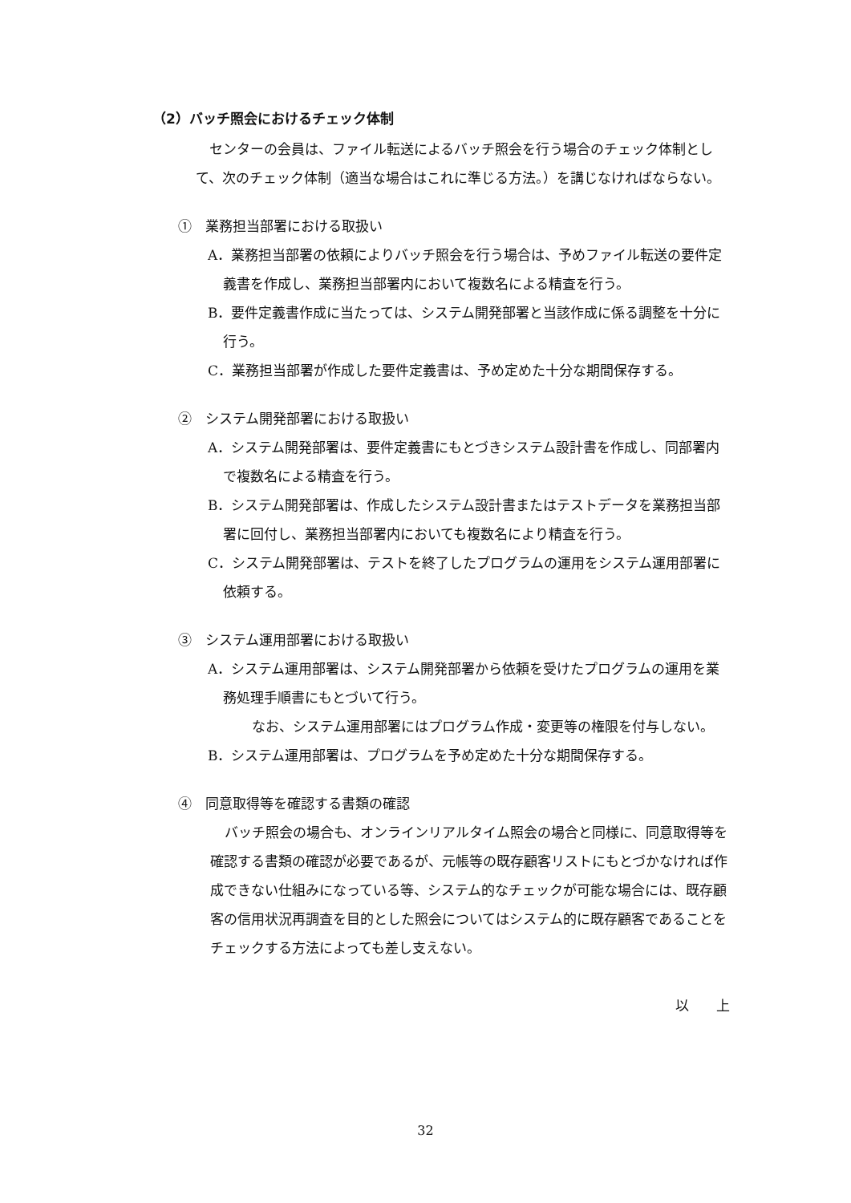（2）バッチ照会におけるチェック体制
センターの会員は、ファイル転送によるバッチ照会を行う場合のチェック体制として、次のチェック体制（適当な場合はこれに準じる方法。）を講じなければならない。
①　業務担当部署における取扱い
A．業務担当部署の依頼によりバッチ照会を行う場合は、予めファイル転送の要件定義書を作成し、業務担当部署内において複数名による精査を行う。
B．要件定義書作成に当たっては、システム開発部署と当該作成に係る調整を十分に行う。
C．業務担当部署が作成した要件定義書は、予め定めた十分な期間保存する。
②　システム開発部署における取扱い
A．システム開発部署は、要件定義書にもとづきシステム設計書を作成し、同部署内で複数名による精査を行う。
B．システム開発部署は、作成したシステム設計書またはテストデータを業務担当部署に回付し、業務担当部署内においても複数名により精査を行う。
C．システム開発部署は、テストを終了したプログラムの運用をシステム運用部署に依頼する。
③　システム運用部署における取扱い
A．システム運用部署は、システム開発部署から依頼を受けたプログラムの運用を業務処理手順書にもとづいて行う。
なお、システム運用部署にはプログラム作成・変更等の権限を付与しない。
B．システム運用部署は、プログラムを予め定めた十分な期間保存する。
④　同意取得等を確認する書類の確認
バッチ照会の場合も、オンラインリアルタイム照会の場合と同様に、同意取得等を確認する書類の確認が必要であるが、元帳等の既存顧客リストにもとづかなければ作成できない仕組みになっている等、システム的なチェックが可能な場合には、既存顧客の信用状況再調査を目的とした照会についてはシステム的に既存顧客であることをチェックする方法によっても差し支えない。
以　　上
32